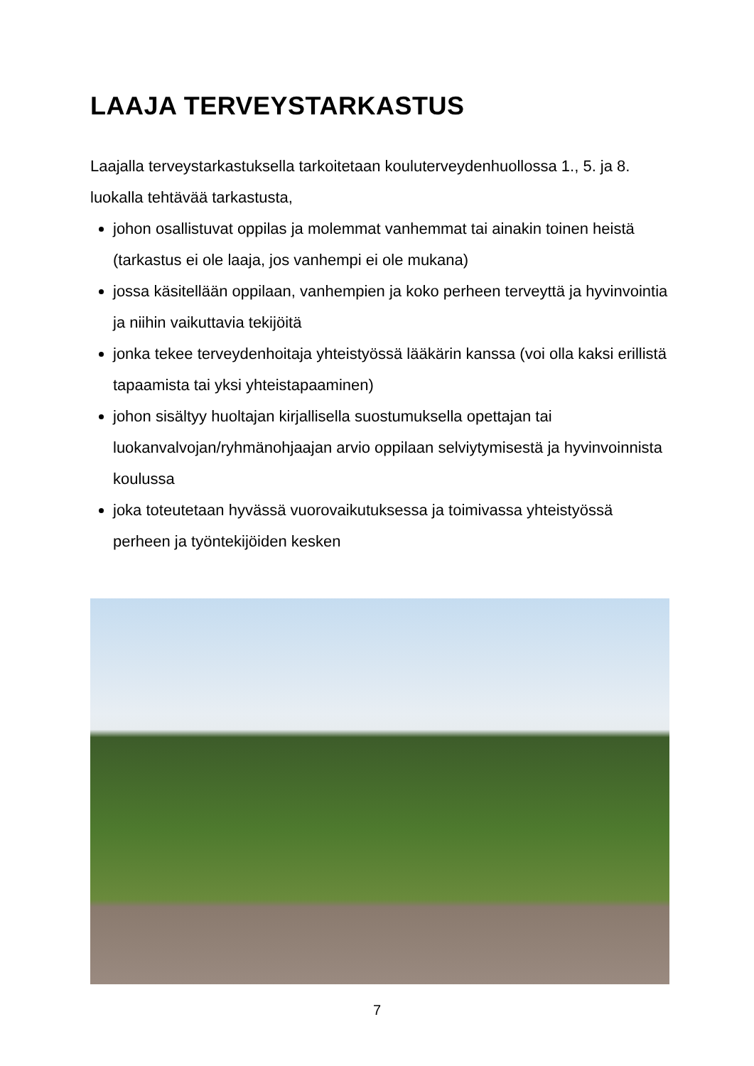LAAJA TERVEYSTARKASTUS
Laajalla terveystarkastuksella tarkoitetaan kouluterveydenhuollossa 1., 5. ja 8. luokalla tehtävää tarkastusta,
johon osallistuvat oppilas ja molemmat vanhemmat tai ainakin toinen heistä (tarkastus ei ole laaja, jos vanhempi ei ole mukana)
jossa käsitellään oppilaan, vanhempien ja koko perheen terveyttä ja hyvinvointia ja niihin vaikuttavia tekijöitä
jonka tekee terveydenhoitaja yhteistyössä lääkärin kanssa (voi olla kaksi erillistä tapaamista tai yksi yhteistapaaminen)
johon sisältyy huoltajan kirjallisella suostumuksella opettajan tai luokanvalvojan/ryhmänohjaajan arvio oppilaan selviytymisestä ja hyvinvoinnista koulussa
joka toteutetaan hyvässä vuorovaikutuksessa ja toimivassa yhteistyössä perheen ja työntekijöiden kesken
7